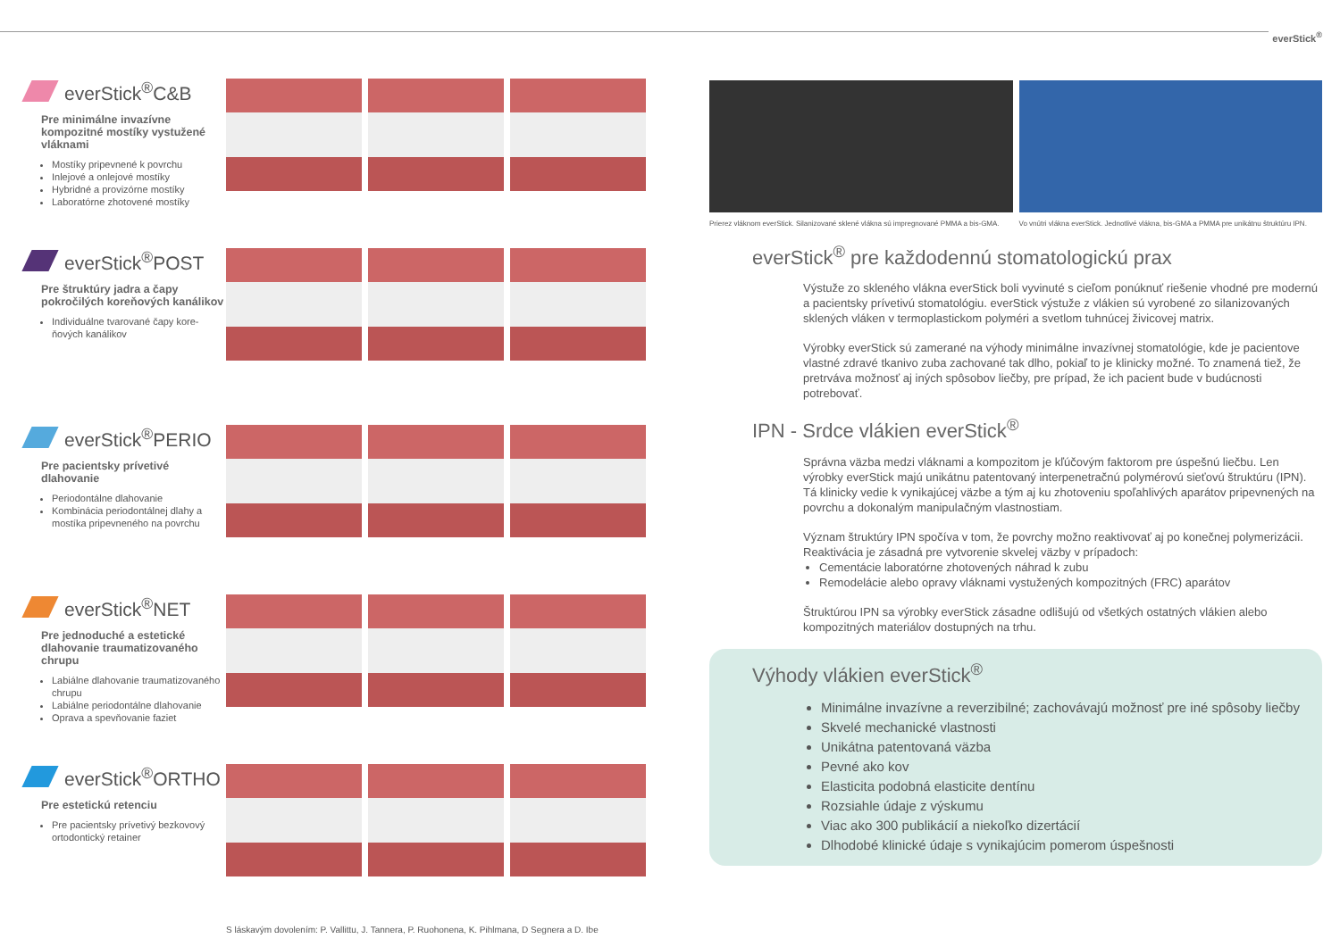everStick<sup>®</sup>
everStick<sup>®</sup>C&B
Pre minimálne invazívne kompozitné mostíky vystužené vláknami
Mostíky pripevnené k povrchu
Inlejové a onlejové mostíky
Hybridné a provizórne mostíky
Laboratórne zhotovené mostíky
everStick<sup>®</sup>POST
Pre štruktúry jadra a čapy pokročilých koreňových kanálikov
Individuálne tvarované čapy kore-ňových kanálikov
everStick<sup>®</sup>PERIO
Pre pacientsky prívetivé dlahovanie
Periodontálne dlahovanie
Kombinácia periodontálnej dlahy a mostíka pripevneného na povrchu
everStick<sup>®</sup>NET
Pre jednoduché a estetické dlahovanie traumatizovaného chrupu
Labiálne dlahovanie traumatizovaného chrupu
Labiálne periodontálne dlahovanie
Oprava a spevňovanie faziet
everStick<sup>®</sup>ORTHO
Pre estetickú retenciu
Pre pacientsky prívetivý bezkovový ortodontický retainer
S láskavým dovolením: P. Vallittu, J. Tannera, P. Ruohonena, K. Pihlmana, D Segnera a D. Ibe
Prierez vláknom everStick. Silanizované sklené vlákna sú impregnované PMMA a bis-GMA.
Vo vnútri vlákna everStick. Jednotlivé vlákna, bis-GMA a PMMA pre unikátnu štruktúru IPN.
everStick<sup>®</sup> pre každodennú stomatologickú prax
Výstuže zo skleného vlákna everStick boli vyvinuté s cieľom ponúknuť riešenie vhodné pre modernú a pacientsky prívetivú stomatológiu. everStick výstuže z vlákien sú vyrobené zo silanizovaných sklených vláken v termoplastickom polyméri a svetlom tuhnúcej živicovej matrix.
Výrobky everStick sú zamerané na výhody minimálne invazívnej stomatológie, kde je pacientove vlastné zdravé tkanivo zuba zachované tak dlho, pokiaľ to je klinicky možné. To znamená tiež, že pretrváva možnosť aj iných spôsobov liečby, pre prípad, že ich pacient bude v budúcnosti potrebovať.
IPN - Srdce vlákien everStick<sup>®</sup>
Správna väzba medzi vláknami a kompozitom je kľúčovým faktorom pre úspešnú liečbu. Len výrobky everStick majú unikátnu patentovaný interpenetračnú polymérovú sieťovú štruktúru (IPN). Tá klinicky vedie k vynikajúcej väzbe a tým aj ku zhotoveniu spoľahlivých aparátov pripevnených na povrchu a dokonalým manipulačným vlastnostiam.
Význam štruktúry IPN spočíva v tom, že povrchy možno reaktivovať aj po konečnej polymerizácii. Reaktivácia je zásadná pre vytvorenie skvelej väzby v prípadoch:
Cementácie laboratórne zhotovených náhrad k zubu
Remodelácie alebo opravy vláknami vystužených kompozitných (FRC) aparátov
Štruktúrou IPN sa výrobky everStick zásadne odlišujú od všetkých ostatných vlákien alebo kompozitných materiálov dostupných na trhu.
Výhody vlákien everStick<sup>®</sup>
Minimálne invazívne a reverzibilné; zachovávajú možnosť pre iné spôsoby liečby
Skvelé mechanické vlastnosti
Unikátna patentovaná väzba
Pevné ako kov
Elasticita podobná elasticite dentínu
Rozsiahle údaje z výskumu
Viac ako 300 publikácií a niekoľko dizertácií
Dlhodobé klinické údaje s vynikajúcim pomerom úspešnosti